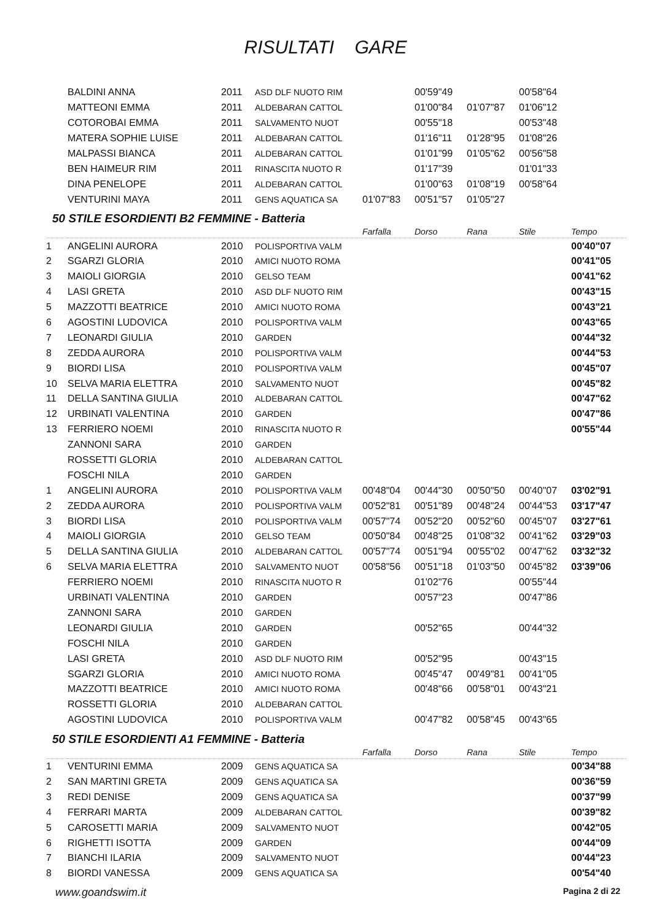RISULTATI GARE
| | BALDINI ANNA | 2011 | ASD DLF NUOTO RIM | | 00'59"49 | | 00'58"64 | |
| | MATTEONI EMMA | 2011 | ALDEBARAN CATTOL | | 01'00"84 | 01'07"87 | 01'06"12 | |
| | COTOROBAI EMMA | 2011 | SALVAMENTO NUOT | | 00'55"18 | | 00'53"48 | |
| | MATERA SOPHIE LUISE | 2011 | ALDEBARAN CATTOL | | 01'16"11 | 01'28"95 | 01'08"26 | |
| | MALPASSI BIANCA | 2011 | ALDEBARAN CATTOL | | 01'01"99 | 01'05"62 | 00'56"58 | |
| | BEN HAIMEUR RIM | 2011 | RINASCITA NUOTO R | | 01'17"39 | | 01'01"33 | |
| | DINA PENELOPE | 2011 | ALDEBARAN CATTOL | | 01'00"63 | 01'08"19 | 00'58"64 | |
| | VENTURINI MAYA | 2011 | GENS AQUATICA SA | 01'07"83 | 00'51"57 | 01'05"27 | | |
50 STILE ESORDIENTI B2 FEMMINE - Batteria
| | | | | Farfalla | Dorso | Rana | Stile | Tempo |
| 1 | ANGELINI AURORA | 2010 | POLISPORTIVA VALM | | | | | 00'40"07 |
| 2 | SGARZI GLORIA | 2010 | AMICI NUOTO ROMA | | | | | 00'41"05 |
| 3 | MAIOLI GIORGIA | 2010 | GELSO TEAM | | | | | 00'41"62 |
| 4 | LASI GRETA | 2010 | ASD DLF NUOTO RIM | | | | | 00'43"15 |
| 5 | MAZZOTTI BEATRICE | 2010 | AMICI NUOTO ROMA | | | | | 00'43"21 |
| 6 | AGOSTINI LUDOVICA | 2010 | POLISPORTIVA VALM | | | | | 00'43"65 |
| 7 | LEONARDI GIULIA | 2010 | GARDEN | | | | | 00'44"32 |
| 8 | ZEDDA AURORA | 2010 | POLISPORTIVA VALM | | | | | 00'44"53 |
| 9 | BIORDI LISA | 2010 | POLISPORTIVA VALM | | | | | 00'45"07 |
| 10 | SELVA MARIA ELETTRA | 2010 | SALVAMENTO NUOT | | | | | 00'45"82 |
| 11 | DELLA SANTINA GIULIA | 2010 | ALDEBARAN CATTOL | | | | | 00'47"62 |
| 12 | URBINATI VALENTINA | 2010 | GARDEN | | | | | 00'47"86 |
| 13 | FERRIERO NOEMI | 2010 | RINASCITA NUOTO R | | | | | 00'55"44 |
| | ZANNONI SARA | 2010 | GARDEN | | | | | |
| | ROSSETTI GLORIA | 2010 | ALDEBARAN CATTOL | | | | | |
| | FOSCHI NILA | 2010 | GARDEN | | | | | |
| 1 | ANGELINI AURORA | 2010 | POLISPORTIVA VALM | 00'48"04 | 00'44"30 | 00'50"50 | 00'40"07 | 03'02"91 |
| 2 | ZEDDA AURORA | 2010 | POLISPORTIVA VALM | 00'52"81 | 00'51"89 | 00'48"24 | 00'44"53 | 03'17"47 |
| 3 | BIORDI LISA | 2010 | POLISPORTIVA VALM | 00'57"74 | 00'52"20 | 00'52"60 | 00'45"07 | 03'27"61 |
| 4 | MAIOLI GIORGIA | 2010 | GELSO TEAM | 00'50"84 | 00'48"25 | 01'08"32 | 00'41"62 | 03'29"03 |
| 5 | DELLA SANTINA GIULIA | 2010 | ALDEBARAN CATTOL | 00'57"74 | 00'51"94 | 00'55"02 | 00'47"62 | 03'32"32 |
| 6 | SELVA MARIA ELETTRA | 2010 | SALVAMENTO NUOT | 00'58"56 | 00'51"18 | 01'03"50 | 00'45"82 | 03'39"06 |
| | FERRIERO NOEMI | 2010 | RINASCITA NUOTO R | | 01'02"76 | | 00'55"44 | |
| | URBINATI VALENTINA | 2010 | GARDEN | | 00'57"23 | | 00'47"86 | |
| | ZANNONI SARA | 2010 | GARDEN | | | | | |
| | LEONARDI GIULIA | 2010 | GARDEN | | 00'52"65 | | 00'44"32 | |
| | FOSCHI NILA | 2010 | GARDEN | | | | | |
| | LASI GRETA | 2010 | ASD DLF NUOTO RIM | | 00'52"95 | | 00'43"15 | |
| | SGARZI GLORIA | 2010 | AMICI NUOTO ROMA | | 00'45"47 | 00'49"81 | 00'41"05 | |
| | MAZZOTTI BEATRICE | 2010 | AMICI NUOTO ROMA | | 00'48"66 | 00'58"01 | 00'43"21 | |
| | ROSSETTI GLORIA | 2010 | ALDEBARAN CATTOL | | | | | |
| | AGOSTINI LUDOVICA | 2010 | POLISPORTIVA VALM | | 00'47"82 | 00'58"45 | 00'43"65 | |
50 STILE ESORDIENTI A1 FEMMINE - Batteria
| | | | | Farfalla | Dorso | Rana | Stile | Tempo |
| 1 | VENTURINI EMMA | 2009 | GENS AQUATICA SA | | | | | 00'34"88 |
| 2 | SAN MARTINI GRETA | 2009 | GENS AQUATICA SA | | | | | 00'36"59 |
| 3 | REDI DENISE | 2009 | GENS AQUATICA SA | | | | | 00'37"99 |
| 4 | FERRARI MARTA | 2009 | ALDEBARAN CATTOL | | | | | 00'39"82 |
| 5 | CAROSETTI MARIA | 2009 | SALVAMENTO NUOT | | | | | 00'42"05 |
| 6 | RIGHETTI ISOTTA | 2009 | GARDEN | | | | | 00'44"09 |
| 7 | BIANCHI ILARIA | 2009 | SALVAMENTO NUOT | | | | | 00'44"23 |
| 8 | BIORDI VANESSA | 2009 | GENS AQUATICA SA | | | | | 00'54"40 |
www.goandswim.it Pagina 2 di 22